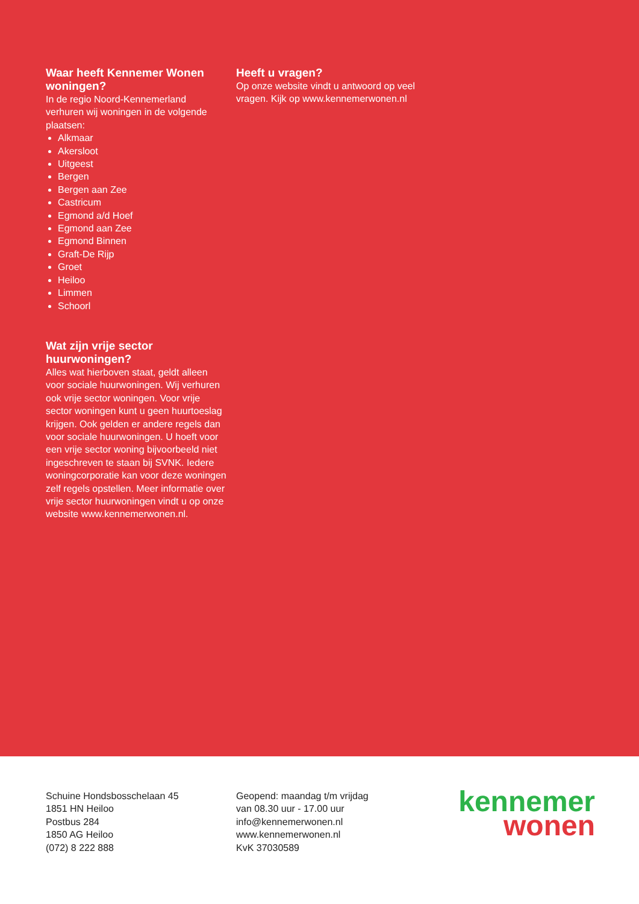Waar heeft Kennemer Wonen woningen?
In de regio Noord-Kennemerland verhuren wij woningen in de volgende plaatsen:
Alkmaar
Akersloot
Uitgeest
Bergen
Bergen aan Zee
Castricum
Egmond a/d Hoef
Egmond aan Zee
Egmond Binnen
Graft-De Rijp
Groet
Heiloo
Limmen
Schoorl
Wat zijn vrije sector huurwoningen?
Alles wat hierboven staat, geldt alleen voor sociale huurwoningen. Wij verhuren ook vrije sector woningen. Voor vrije sector woningen kunt u geen huurtoeslag krijgen. Ook gelden er andere regels dan voor sociale huurwoningen. U hoeft voor een vrije sector woning bijvoorbeeld niet ingeschreven te staan bij SVNK. Iedere woningcorporatie kan voor deze woningen zelf regels opstellen. Meer informatie over vrije sector huurwoningen vindt u op onze website www.kennemerwonen.nl.
Heeft u vragen?
Op onze website vindt u antwoord op veel vragen. Kijk op www.kennemerwonen.nl
Schuine Hondsbosschelaan 45
1851 HN Heiloo
Postbus 284
1850 AG Heiloo
(072) 8 222 888
Geopend: maandag t/m vrijdag
van 08.30 uur - 17.00 uur
info@kennemerwonen.nl
www.kennemerwonen.nl
KvK 37030589
kennemer
wonen